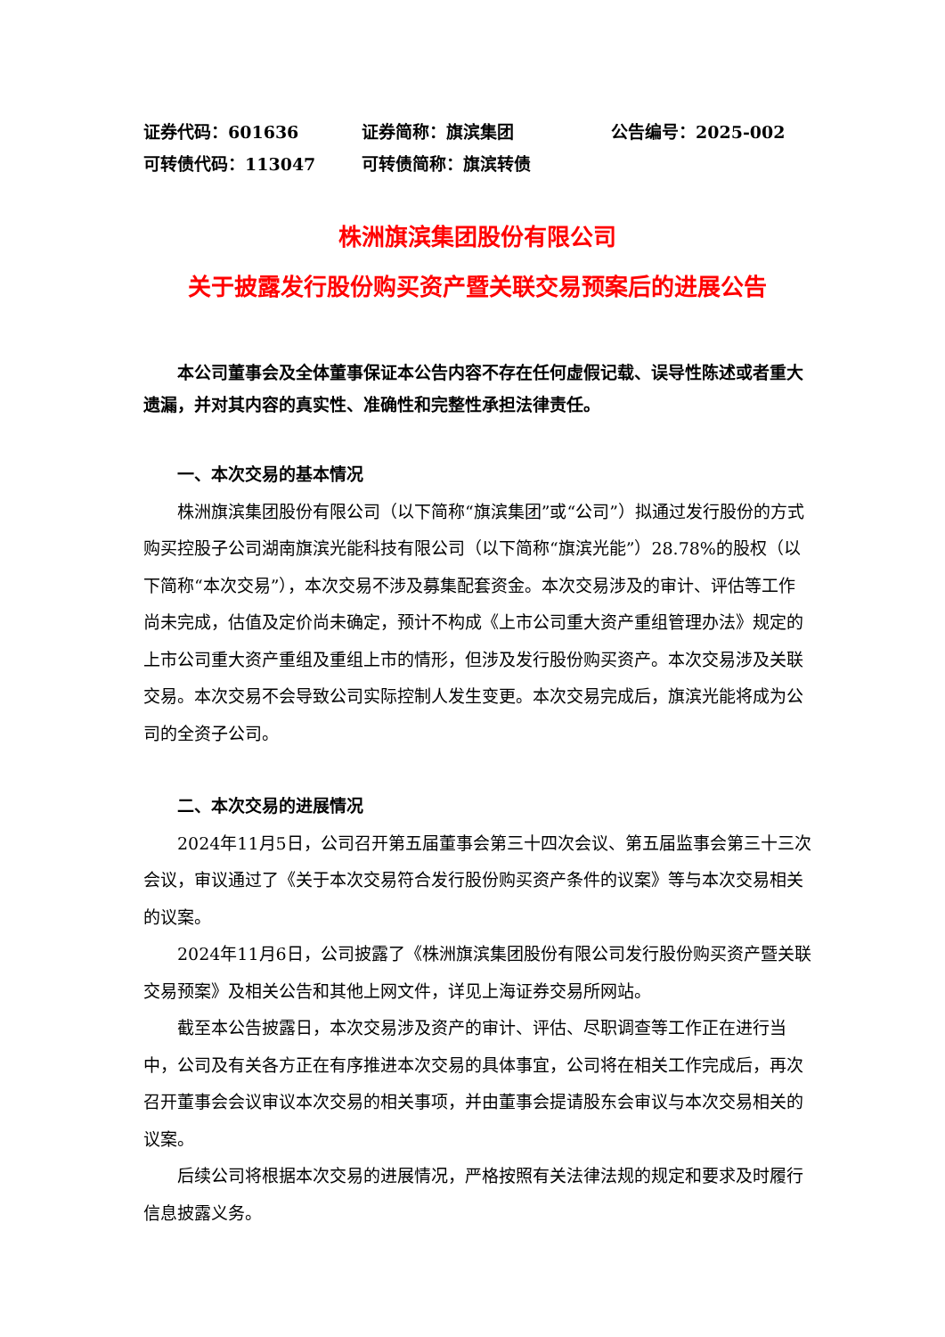证券代码：601636 证券简称：旗滨集团 公告编号：2025-002
可转债代码：113047 可转债简称：旗滨转债
株洲旗滨集团股份有限公司
关于披露发行股份购买资产暨关联交易预案后的进展公告
本公司董事会及全体董事保证本公告内容不存在任何虚假记载、误导性陈述或者重大遗漏，并对其内容的真实性、准确性和完整性承担法律责任。
一、本次交易的基本情况
株洲旗滨集团股份有限公司（以下简称“旗滨集团”或“公司”）拟通过发行股份的方式购买控股子公司湖南旗滨光能科技有限公司（以下简称“旗滨光能”）28.78%的股权（以下简称“本次交易”），本次交易不涉及募集配套资金。本次交易涉及的审计、评估等工作尚未完成，估值及定价尚未确定，预计不构成《上市公司重大资产重组管理办法》规定的上市公司重大资产重组及重组上市的情形，但涉及发行股份购买资产。本次交易涉及关联交易。本次交易不会导致公司实际控制人发生变更。本次交易完成后，旗滨光能将成为公司的全资子公司。
二、本次交易的进展情况
2024年11月5日，公司召开第五届董事会第三十四次会议、第五届监事会第三十三次会议，审议通过了《关于本次交易符合发行股份购买资产条件的议案》等与本次交易相关的议案。
2024年11月6日，公司披露了《株洲旗滨集团股份有限公司发行股份购买资产暨关联交易预案》及相关公告和其他上网文件，详见上海证券交易所网站。
截至本公告披露日，本次交易涉及资产的审计、评估、尽职调查等工作正在进行当中，公司及有关各方正在有序推进本次交易的具体事宜，公司将在相关工作完成后，再次召开董事会会议审议本次交易的相关事项，并由董事会提请股东会审议与本次交易相关的议案。
后续公司将根据本次交易的进展情况，严格按照有关法律法规的规定和要求及时履行信息披露义务。